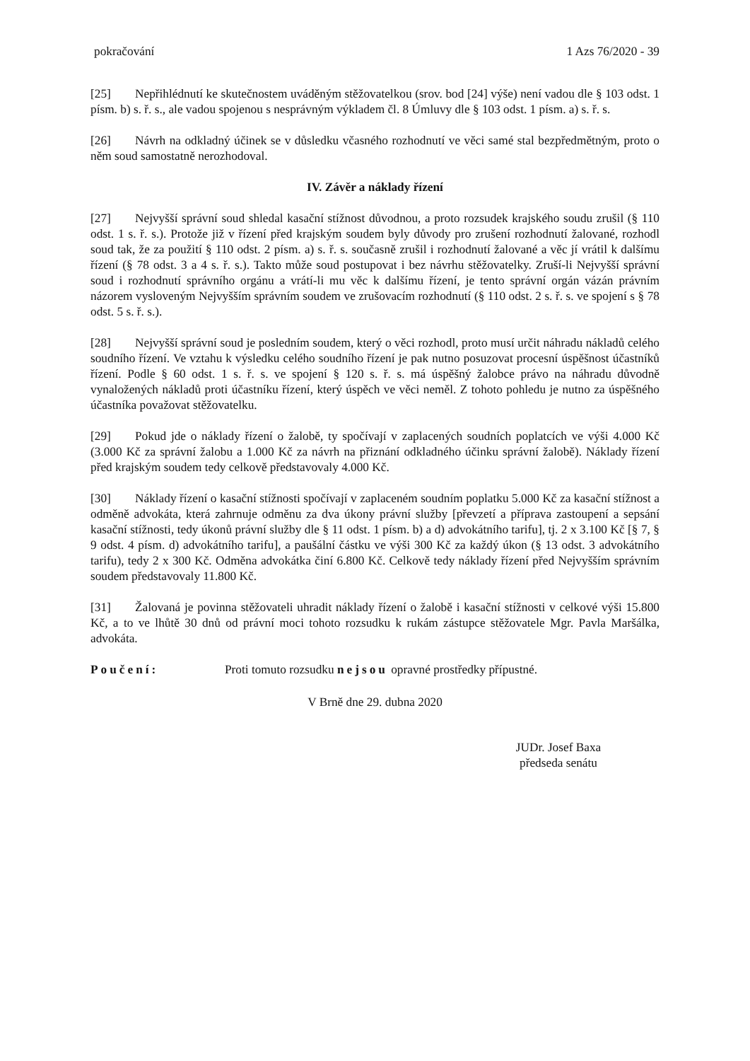pokračování 1 Azs 76/2020 - 39
[25] Nepřihlédnutí ke skutečnostem uváděným stěžovatelkou (srov. bod [24] výše) není vadou dle § 103 odst. 1 písm. b) s. ř. s., ale vadou spojenou s nesprávným výkladem čl. 8 Úmluvy dle § 103 odst. 1 písm. a) s. ř. s.
[26] Návrh na odkladný účinek se v důsledku včasného rozhodnutí ve věci samé stal bezpředmětným, proto o něm soud samostatně nerozhodoval.
IV. Závěr a náklady řízení
[27] Nejvyšší správní soud shledal kasační stížnost důvodnou, a proto rozsudek krajského soudu zrušil (§ 110 odst. 1 s. ř. s.). Protože již v řízení před krajským soudem byly důvody pro zrušení rozhodnutí žalované, rozhodl soud tak, že za použití § 110 odst. 2 písm. a) s. ř. s. současně zrušil i rozhodnutí žalované a věc jí vrátil k dalšímu řízení (§ 78 odst. 3 a 4 s. ř. s.). Takto může soud postupovat i bez návrhu stěžovatelky. Zruší-li Nejvyšší správní soud i rozhodnutí správního orgánu a vrátí-li mu věc k dalšímu řízení, je tento správní orgán vázán právním názorem vysloveným Nejvyšším správním soudem ve zrušovacím rozhodnutí (§ 110 odst. 2 s. ř. s. ve spojení s § 78 odst. 5 s. ř. s.).
[28] Nejvyšší správní soud je posledním soudem, který o věci rozhodl, proto musí určit náhradu nákladů celého soudního řízení. Ve vztahu k výsledku celého soudního řízení je pak nutno posuzovat procesní úspěšnost účastníků řízení. Podle § 60 odst. 1 s. ř. s. ve spojení § 120 s. ř. s. má úspěšný žalobce právo na náhradu důvodně vynaložených nákladů proti účastníku řízení, který úspěch ve věci neměl. Z tohoto pohledu je nutno za úspěšného účastníka považovat stěžovatelku.
[29] Pokud jde o náklady řízení o žalobě, ty spočívají v zaplacených soudních poplatcích ve výši 4.000 Kč (3.000 Kč za správní žalobu a 1.000 Kč za návrh na přiznání odkladného účinku správní žalobě). Náklady řízení před krajským soudem tedy celkově představovaly 4.000 Kč.
[30] Náklady řízení o kasační stížnosti spočívají v zaplaceném soudním poplatku 5.000 Kč za kasační stížnost a odměně advokáta, která zahrnuje odměnu za dva úkony právní služby [převzetí a příprava zastoupení a sepsání kasační stížnosti, tedy úkonů právní služby dle § 11 odst. 1 písm. b) a d) advokátního tarifu], tj. 2 x 3.100 Kč [§ 7, § 9 odst. 4 písm. d) advokátního tarifu], a paušální částku ve výši 300 Kč za každý úkon (§ 13 odst. 3 advokátního tarifu), tedy 2 x 300 Kč. Odměna advokátka činí 6.800 Kč. Celkově tedy náklady řízení před Nejvyšším správním soudem představovaly 11.800 Kč.
[31] Žalovaná je povinna stěžovateli uhradit náklady řízení o žalobě i kasační stížnosti v celkové výši 15.800 Kč, a to ve lhůtě 30 dnů od právní moci tohoto rozsudku k rukám zástupce stěžovatele Mgr. Pavla Maršálka, advokáta.
Poučení: Proti tomuto rozsudku nejsou opravné prostředky přípustné.
V Brně dne 29. dubna 2020
JUDr. Josef Baxa
předseda senátu